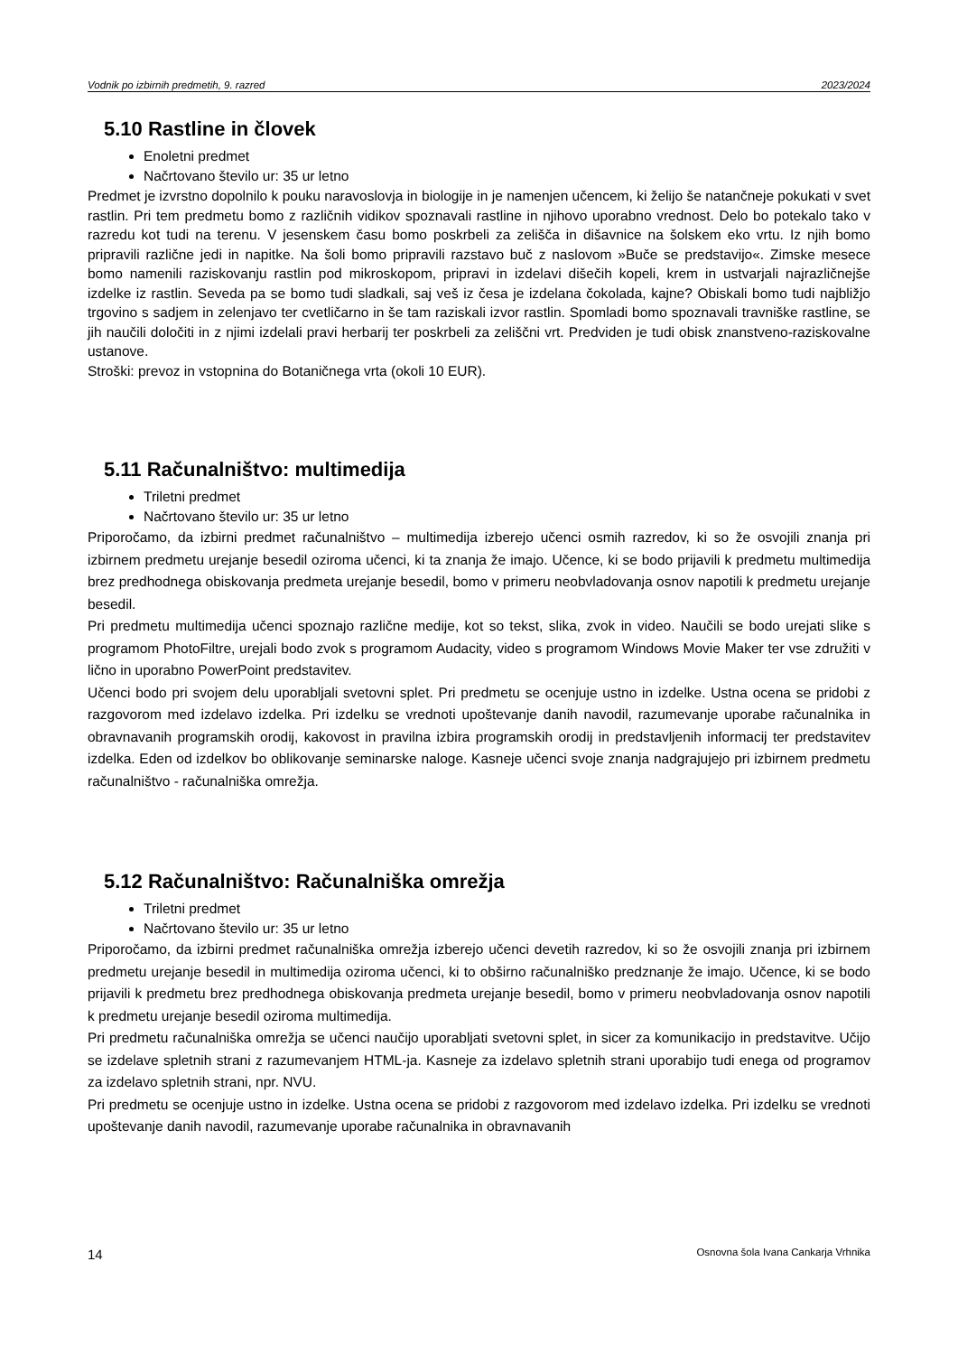Vodnik po izbirnih predmetih, 9. razred 2023/2024
5.10 Rastline in človek
Enoletni predmet
Načrtovano število ur: 35 ur letno
Predmet je izvrstno dopolnilo k pouku naravoslovja in biologije in je namenjen učencem, ki želijo še natančneje pokukati v svet rastlin. Pri tem predmetu bomo z različnih vidikov spoznavali rastline in njihovo uporabno vrednost. Delo bo potekalo tako v razredu kot tudi na terenu. V jesenskem času bomo poskrbeli za zelišča in dišavnice na šolskem eko vrtu. Iz njih bomo pripravili različne jedi in napitke. Na šoli bomo pripravili razstavo buč z naslovom »Buče se predstavijo«. Zimske mesece bomo namenili raziskovanju rastlin pod mikroskopom, pripravi in izdelavi dišečih kopeli, krem in ustvarjali najrazličnejše izdelke iz rastlin. Seveda pa se bomo tudi sladkali, saj veš iz česa je izdelana čokolada, kajne? Obiskali bomo tudi najbližjo trgovino s sadjem in zelenjavo ter cvetličarno in še tam raziskali izvor rastlin. Spomladi bomo spoznavali travniške rastline, se jih naučili določiti in z njimi izdelali pravi herbarij ter poskrbeli za zeliščni vrt. Predviden je tudi obisk znanstveno-raziskovalne ustanove.
Stroški: prevoz in vstopnina do Botaničnega vrta (okoli 10 EUR).
5.11 Računalništvo: multimedija
Triletni predmet
Načrtovano število ur: 35 ur letno
Priporočamo, da izbirni predmet računalništvo – multimedija izberejo učenci osmih razredov, ki so že osvojili znanja pri izbirnem predmetu urejanje besedil oziroma učenci, ki ta znanja že imajo. Učence, ki se bodo prijavili k predmetu multimedija brez predhodnega obiskovanja predmeta urejanje besedil, bomo v primeru neobvladovanja osnov napotili k predmetu urejanje besedil.
Pri predmetu multimedija učenci spoznajo različne medije, kot so tekst, slika, zvok in video. Naučili se bodo urejati slike s programom PhotoFiltre, urejali bodo zvok s programom Audacity, video s programom Windows Movie Maker ter vse združiti v lično in uporabno PowerPoint predstavitev.
Učenci bodo pri svojem delu uporabljali svetovni splet. Pri predmetu se ocenjuje ustno in izdelke. Ustna ocena se pridobi z razgovorom med izdelavo izdelka. Pri izdelku se vrednoti upoštevanje danih navodil, razumevanje uporabe računalnika in obravnavanih programskih orodij, kakovost in pravilna izbira programskih orodij in predstavljenih informacij ter predstavitev izdelka. Eden od izdelkov bo oblikovanje seminarske naloge. Kasneje učenci svoje znanja nadgrajujejo pri izbirnem predmetu računalništvo - računalniška omrežja.
5.12 Računalništvo: Računalniška omrežja
Triletni predmet
Načrtovano število ur: 35 ur letno
Priporočamo, da izbirni predmet računalniška omrežja izberejo učenci devetih razredov, ki so že osvojili znanja pri izbirnem predmetu urejanje besedil in multimedija oziroma učenci, ki to obširno računalniško predznanje že imajo. Učence, ki se bodo prijavili k predmetu brez predhodnega obiskovanja predmeta urejanje besedil, bomo v primeru neobvladovanja osnov napotili k predmetu urejanje besedil oziroma multimedija.
Pri predmetu računalniška omrežja se učenci naučijo uporabljati svetovni splet, in sicer za komunikacijo in predstavitve. Učijo se izdelave spletnih strani z razumevanjem HTML-ja. Kasneje za izdelavo spletnih strani uporabijo tudi enega od programov za izdelavo spletnih strani, npr. NVU.
Pri predmetu se ocenjuje ustno in izdelke. Ustna ocena se pridobi z razgovorom med izdelavo izdelka. Pri izdelku se vrednoti upoštevanje danih navodil, razumevanje uporabe računalnika in obravnavanih
14 Osnovna šola Ivana Cankarja Vrhnika